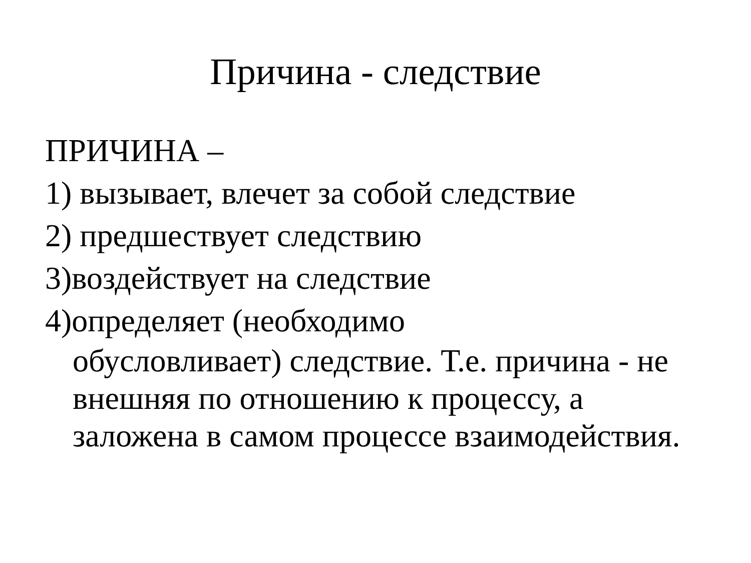Причина - следствие
ПРИЧИНА –
1) вызывает, влечет за собой следствие
2) предшествует следствию
3)воздействует на следствие
4)определяет (необходимо
обусловливает) следствие. Т.е. причина - не внешняя по отношению к процессу, а заложена в самом процессе взаимодействия.